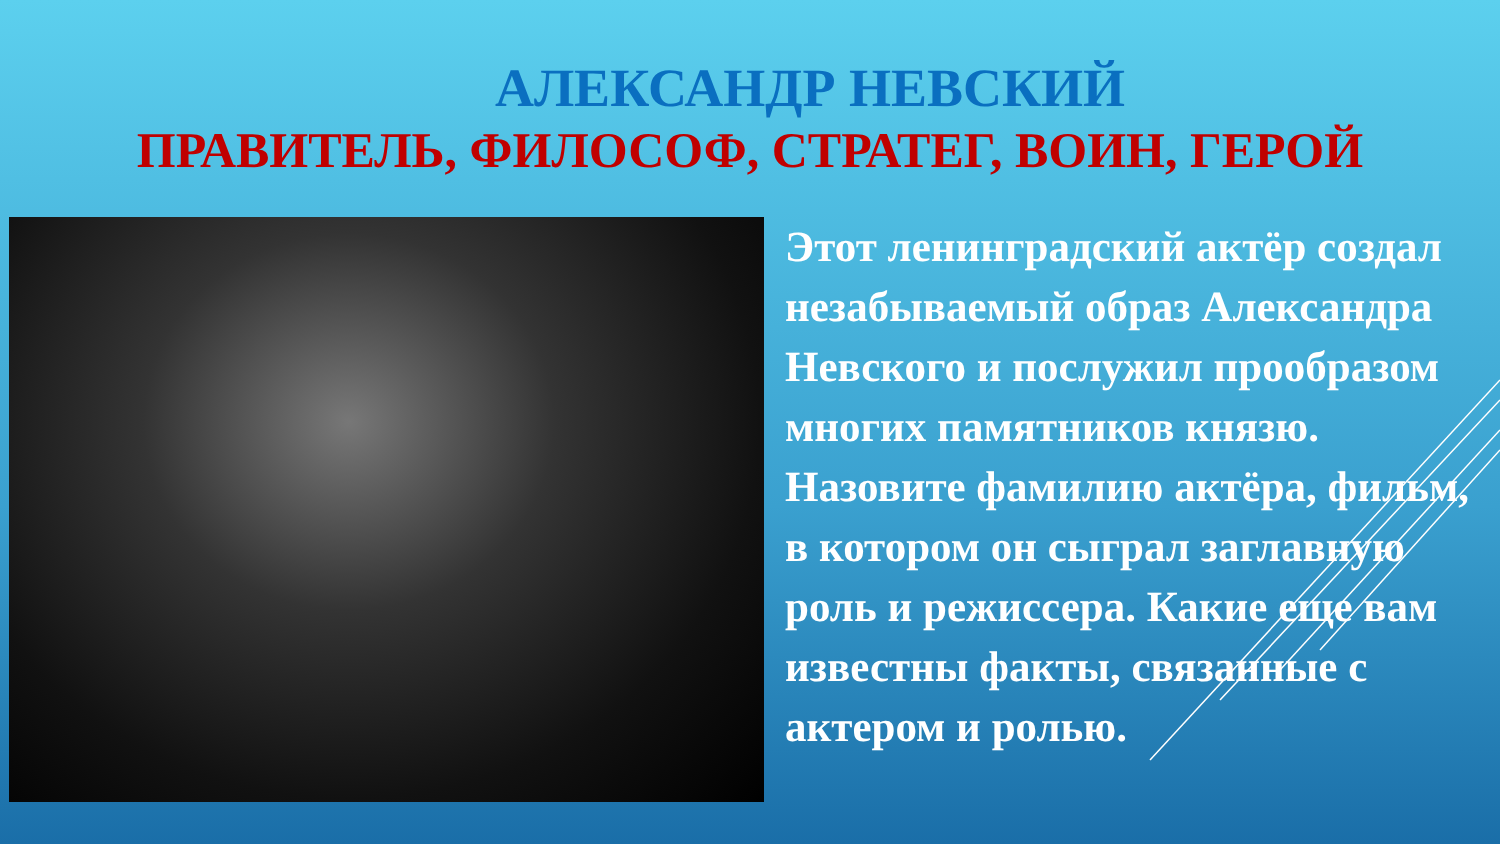АЛЕКСАНДР НЕВСКИЙ
ПРАВИТЕЛЬ, ФИЛОСОФ, СТРАТЕГ, ВОИН, ГЕРОЙ
Этот ленинградский актёр создал незабываемый образ Александра Невского и послужил прообразом многих памятников князю. Назовите фамилию актёра, фильм, в котором он сыграл заглавную роль и режиссера. Какие еще вам известны факты, связанные с актером и ролью.